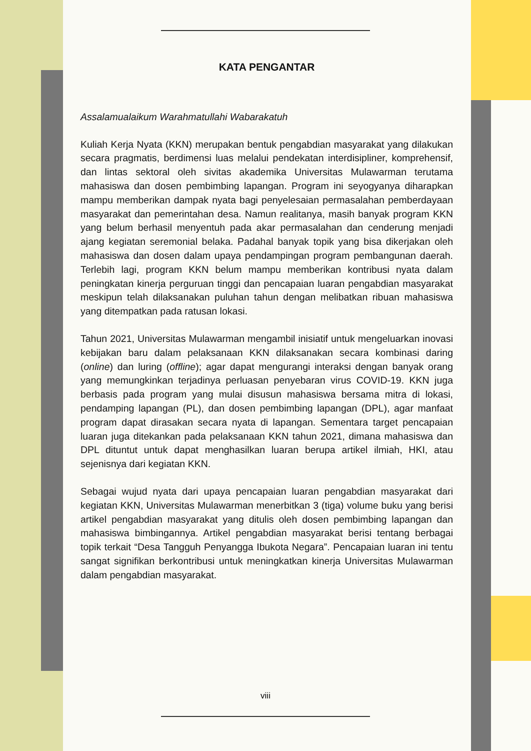KATA PENGANTAR
Assalamualaikum Warahmatullahi Wabarakatuh
Kuliah Kerja Nyata (KKN) merupakan bentuk pengabdian masyarakat yang dilakukan secara pragmatis, berdimensi luas melalui pendekatan interdisipliner, komprehensif, dan lintas sektoral oleh sivitas akademika Universitas Mulawarman terutama mahasiswa dan dosen pembimbing lapangan. Program ini seyogyanya diharapkan mampu memberikan dampak nyata bagi penyelesaian permasalahan pemberdayaan masyarakat dan pemerintahan desa. Namun realitanya, masih banyak program KKN yang belum berhasil menyentuh pada akar permasalahan dan cenderung menjadi ajang kegiatan seremonial belaka. Padahal banyak topik yang bisa dikerjakan oleh mahasiswa dan dosen dalam upaya pendampingan program pembangunan daerah. Terlebih lagi, program KKN belum mampu memberikan kontribusi nyata dalam peningkatan kinerja perguruan tinggi dan pencapaian luaran pengabdian masyarakat meskipun telah dilaksanakan puluhan tahun dengan melibatkan ribuan mahasiswa yang ditempatkan pada ratusan lokasi.
Tahun 2021, Universitas Mulawarman mengambil inisiatif untuk mengeluarkan inovasi kebijakan baru dalam pelaksanaan KKN dilaksanakan secara kombinasi daring (online) dan luring (offline); agar dapat mengurangi interaksi dengan banyak orang yang memungkinkan terjadinya perluasan penyebaran virus COVID-19. KKN juga berbasis pada program yang mulai disusun mahasiswa bersama mitra di lokasi, pendamping lapangan (PL), dan dosen pembimbing lapangan (DPL), agar manfaat program dapat dirasakan secara nyata di lapangan. Sementara target pencapaian luaran juga ditekankan pada pelaksanaan KKN tahun 2021, dimana mahasiswa dan DPL dituntut untuk dapat menghasilkan luaran berupa artikel ilmiah, HKI, atau sejenisnya dari kegiatan KKN.
Sebagai wujud nyata dari upaya pencapaian luaran pengabdian masyarakat dari kegiatan KKN, Universitas Mulawarman menerbitkan 3 (tiga) volume buku yang berisi artikel pengabdian masyarakat yang ditulis oleh dosen pembimbing lapangan dan mahasiswa bimbingannya. Artikel pengabdian masyarakat berisi tentang berbagai topik terkait “Desa Tangguh Penyangga Ibukota Negara”. Pencapaian luaran ini tentu sangat signifikan berkontribusi untuk meningkatkan kinerja Universitas Mulawarman dalam pengabdian masyarakat.
viii